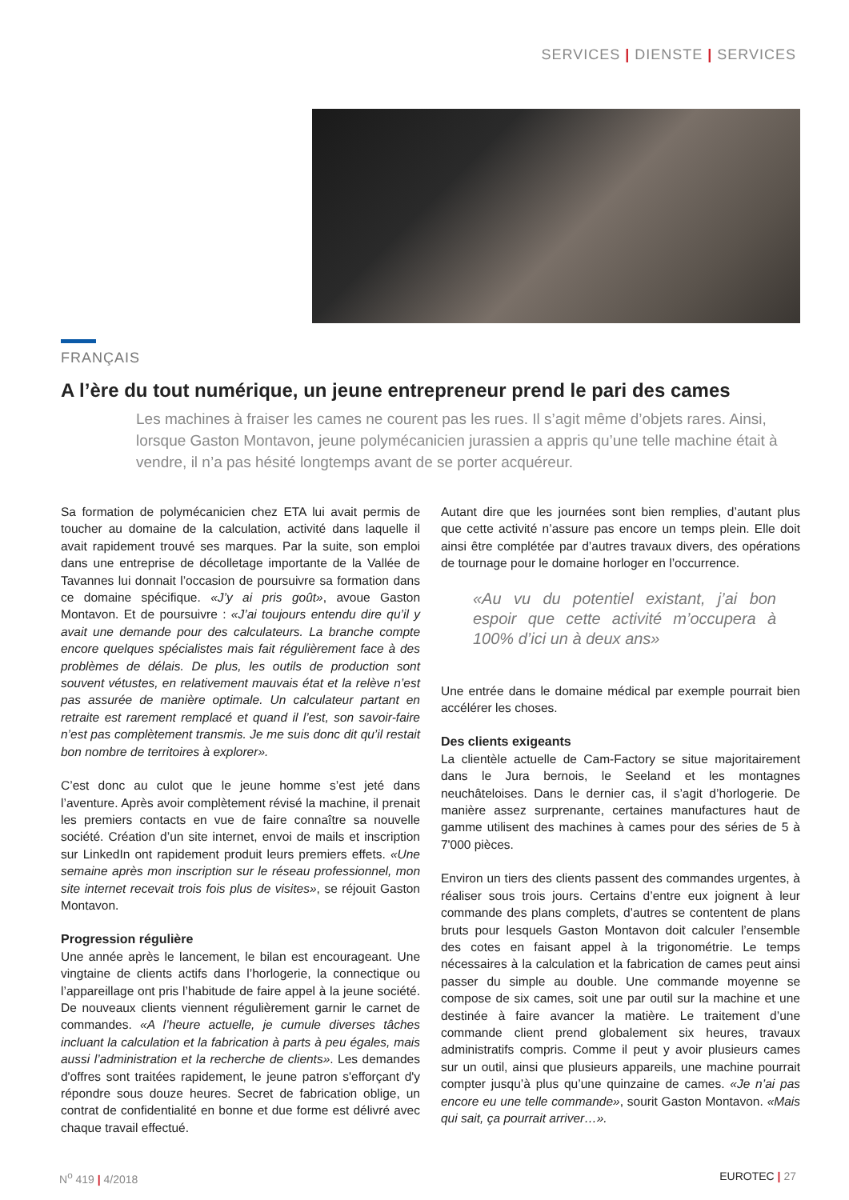SERVICES | DIENSTE | SERVICES
FRANÇAIS
A l’ère du tout numérique, un jeune entrepreneur prend le pari des cames
Les machines à fraiser les cames ne courent pas les rues. Il s’agit même d’objets rares. Ainsi, lorsque Gaston Montavon, jeune polymécanicien jurassien a appris qu’une telle machine était à vendre, il n’a pas hésité longtemps avant de se porter acquéreur.
Sa formation de polymécanicien chez ETA lui avait permis de toucher au domaine de la calculation, activité dans laquelle il avait rapidement trouvé ses marques. Par la suite, son emploi dans une entreprise de décolletage importante de la Vallée de Tavannes lui donnait l’occasion de poursuivre sa formation dans ce domaine spécifique. «J’y ai pris goût», avoue Gaston Montavon. Et de poursuivre : «J’ai toujours entendu dire qu’il y avait une demande pour des calculateurs. La branche compte encore quelques spécialistes mais fait régulièrement face à des problèmes de délais. De plus, les outils de production sont souvent vétustes, en relativement mauvais état et la relève n’est pas assurée de manière optimale. Un calculateur partant en retraite est rarement remplacé et quand il l’est, son savoir-faire n’est pas complètement transmis. Je me suis donc dit qu’il restait bon nombre de territoires à explorer».
C’est donc au culot que le jeune homme s’est jeté dans l’aventure. Après avoir complètement révisé la machine, il prenait les premiers contacts en vue de faire connaître sa nouvelle société. Création d’un site internet, envoi de mails et inscription sur LinkedIn ont rapidement produit leurs premiers effets. «Une semaine après mon inscription sur le réseau professionnel, mon site internet recevait trois fois plus de visites», se réjouit Gaston Montavon.
Progression régulière
Une année après le lancement, le bilan est encourageant. Une vingtaine de clients actifs dans l’horlogerie, la connectique ou l’appareillage ont pris l’habitude de faire appel à la jeune société. De nouveaux clients viennent régulièrement garnir le carnet de commandes. «A l’heure actuelle, je cumule diverses tâches incluant la calculation et la fabrication à parts à peu égales, mais aussi l’administration et la recherche de clients». Les demandes d'offres sont traitées rapidement, le jeune patron s'efforçant d'y répondre sous douze heures. Secret de fabrication oblige, un contrat de confidentialité en bonne et due forme est délivré avec chaque travail effectué.
Autant dire que les journées sont bien remplies, d’autant plus que cette activité n’assure pas encore un temps plein. Elle doit ainsi être complétée par d’autres travaux divers, des opérations de tournage pour le domaine horloger en l’occurrence.
«Au vu du potentiel existant, j’ai bon espoir que cette activité m’occupera à 100% d’ici un à deux ans»
Une entrée dans le domaine médical par exemple pourrait bien accélérer les choses.
Des clients exigeants
La clientèle actuelle de Cam-Factory se situe majoritairement dans le Jura bernois, le Seeland et les montagnes neuchâteloises. Dans le dernier cas, il s’agit d’horlogerie. De manière assez surprenante, certaines manufactures haut de gamme utilisent des machines à cames pour des séries de 5 à 7'000 pièces.
Environ un tiers des clients passent des commandes urgentes, à réaliser sous trois jours. Certains d’entre eux joignent à leur commande des plans complets, d’autres se contentent de plans bruts pour lesquels Gaston Montavon doit calculer l’ensemble des cotes en faisant appel à la trigonométrie. Le temps nécessaires à la calculation et la fabrication de cames peut ainsi passer du simple au double. Une commande moyenne se compose de six cames, soit une par outil sur la machine et une destinée à faire avancer la matière. Le traitement d’une commande client prend globalement six heures, travaux administratifs compris. Comme il peut y avoir plusieurs cames sur un outil, ainsi que plusieurs appareils, une machine pourrait compter jusqu’à plus qu’une quinzaine de cames. «Je n’ai pas encore eu une telle commande», sourit Gaston Montavon. «Mais qui sait, ça pourrait arriver…».
N<sup>o</sup> 419 | 4/2018 EUROTEC | 27